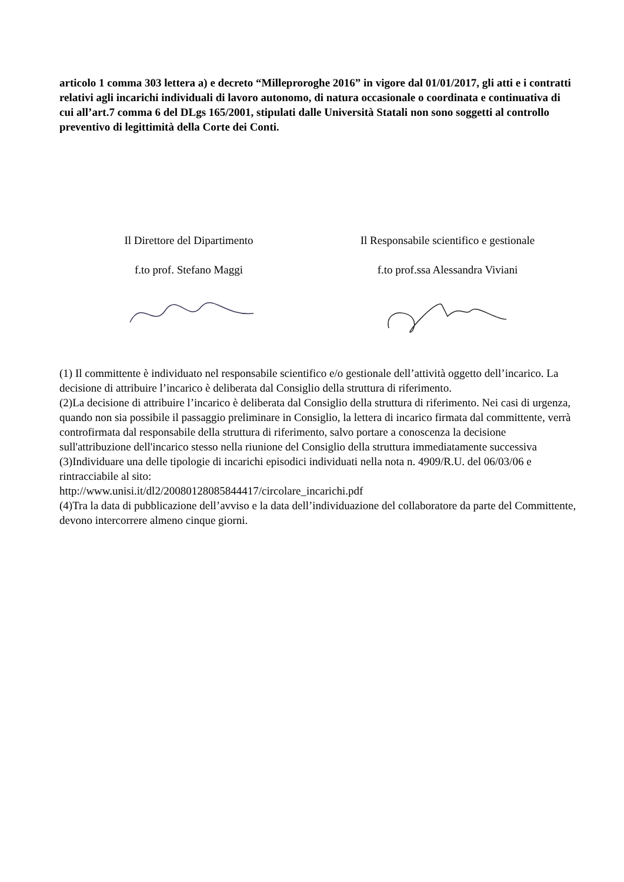articolo 1 comma 303 lettera a) e decreto “Milleproroghe 2016” in vigore dal 01/01/2017, gli atti e i contratti relativi agli incarichi individuali di lavoro autonomo, di natura occasionale o coordinata e continuativa di cui all’art.7 comma 6 del DLgs 165/2001, stipulati dalle Università Statali non sono soggetti al controllo preventivo di legittimità della Corte dei Conti.
Il Direttore del Dipartimento
f.to prof. Stefano Maggi
Il Responsabile scientifico e gestionale
f.to prof.ssa Alessandra Viviani
(1) Il committente è individuato nel responsabile scientifico e/o gestionale dell’attività oggetto dell’incarico. La decisione di attribuire l’incarico è deliberata dal Consiglio della struttura di riferimento.
(2)La decisione di attribuire l’incarico è deliberata dal Consiglio della struttura di riferimento. Nei casi di urgenza, quando non sia possibile il passaggio preliminare in Consiglio, la lettera di incarico firmata dal committente, verrà controfirmata dal responsabile della struttura di riferimento, salvo portare a conoscenza la decisione sull'attribuzione dell'incarico stesso nella riunione del Consiglio della struttura immediatamente successiva
(3)Individuare una delle tipologie di incarichi episodici individuati nella nota n. 4909/R.U. del 06/03/06 e rintracciabile al sito:
http://www.unisi.it/dl2/20080128085844417/circolare_incarichi.pdf
(4)Tra la data di pubblicazione dell’avviso e la data dell’individuazione del collaboratore da parte del Committente, devono intercorrere almeno cinque giorni.